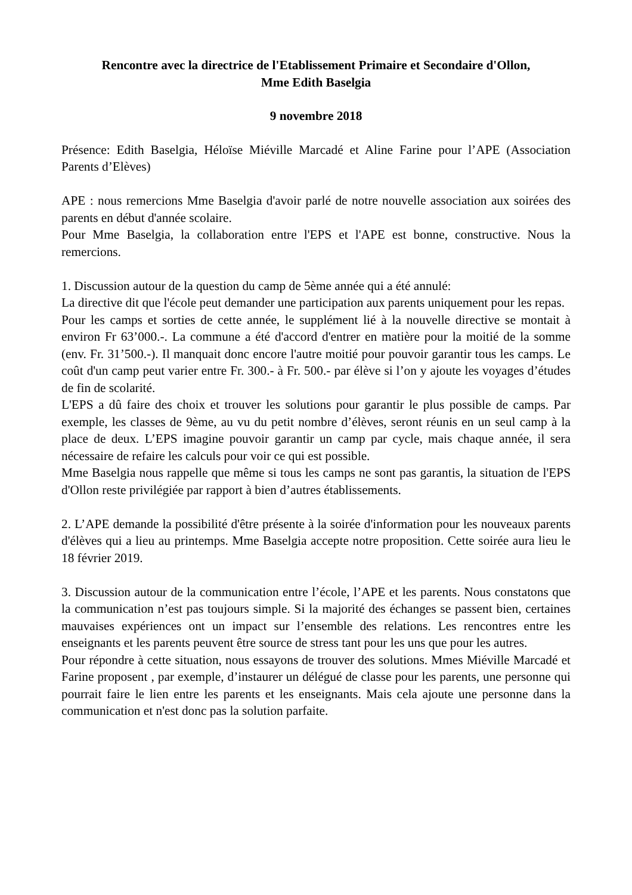Rencontre avec la directrice de l'Etablissement Primaire et Secondaire d'Ollon,
Mme Edith Baselgia
9 novembre 2018
Présence: Edith Baselgia, Héloïse Miéville Marcadé et Aline Farine pour l’APE (Association Parents d’Elèves)
APE : nous remercions Mme Baselgia d'avoir parlé de notre nouvelle association aux soirées des parents en début d'année scolaire.
Pour Mme Baselgia, la collaboration entre l'EPS et l'APE est bonne, constructive. Nous la remercions.
1. Discussion autour de la question du camp de 5ème année qui a été annulé:
La directive dit que l'école peut demander une participation aux parents uniquement pour les repas.
Pour les camps et sorties de cette année, le supplément lié à la nouvelle directive se montait à environ Fr 63’000.-. La commune a été d'accord d'entrer en matière pour la moitié de la somme (env. Fr. 31’500.-). Il manquait donc encore l'autre moitié pour pouvoir garantir tous les camps. Le coût d'un camp peut varier entre Fr. 300.- à Fr. 500.- par élève si l’on y ajoute les voyages d’études de fin de scolarité.
L'EPS a dû faire des choix et trouver les solutions pour garantir le plus possible de camps. Par exemple, les classes de 9ème, au vu du petit nombre d’élèves, seront réunis en un seul camp à la place de deux. L’EPS imagine pouvoir garantir un camp par cycle, mais chaque année, il sera nécessaire de refaire les calculs pour voir ce qui est possible.
Mme Baselgia nous rappelle que même si tous les camps ne sont pas garantis, la situation de l'EPS d'Ollon reste privilégiée par rapport à bien d’autres établissements.
2. L’APE demande la possibilité d'être présente à la soirée d'information pour les nouveaux parents d'élèves qui a lieu au printemps. Mme Baselgia accepte notre proposition. Cette soirée aura lieu le 18 février 2019.
3. Discussion autour de la communication entre l’école, l’APE et les parents. Nous constatons que la communication n’est pas toujours simple. Si la majorité des échanges se passent bien, certaines mauvaises expériences ont un impact sur l’ensemble des relations. Les rencontres entre les enseignants et les parents peuvent être source de stress tant pour les uns que pour les autres.
Pour répondre à cette situation, nous essayons de trouver des solutions. Mmes Miéville Marcadé et Farine proposent , par exemple, d’instaurer un délégué de classe pour les parents, une personne qui pourrait faire le lien entre les parents et les enseignants. Mais cela ajoute une personne dans la communication et n'est donc pas la solution parfaite.